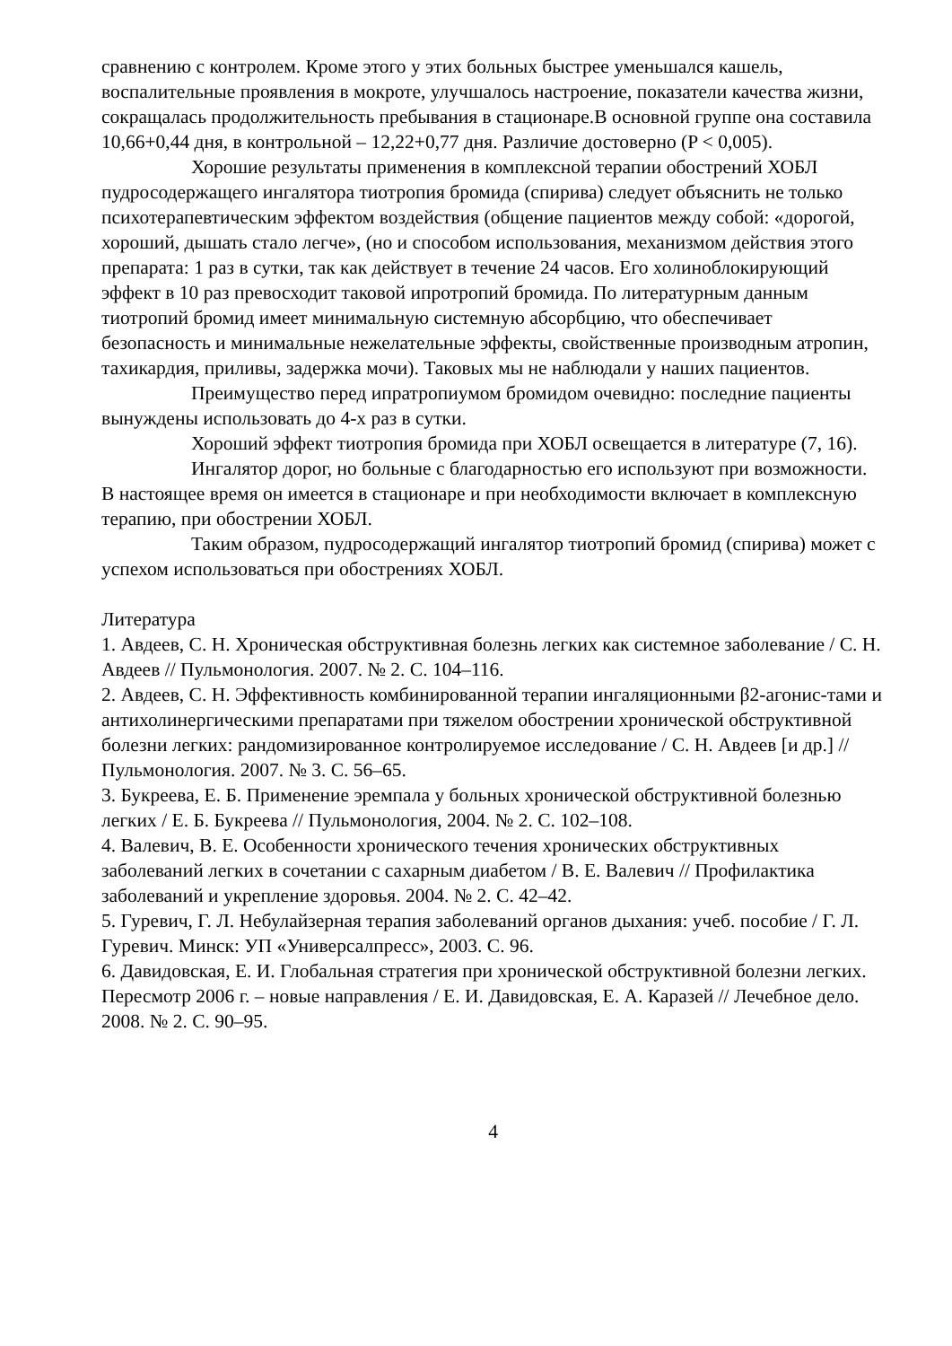сравнению с контролем. Кроме этого у этих больных быстрее уменьшался кашель, воспалительные проявления в мокроте, улучшалось настроение, показатели качества жизни, сокращалась продолжительность пребывания в стационаре.В основной группе она составила 10,66+0,44 дня, в контрольной – 12,22+0,77 дня. Различие достоверно (P < 0,005).
Хорошие результаты применения в комплексной терапии обострений ХОБЛ пудросодержащего ингалятора тиотропия бромида (спирива) следует объяснить не только психотерапевтическим эффектом воздействия (общение пациентов между собой: «дорогой, хороший, дышать стало легче», (но и способом использования, механизмом действия этого препарата: 1 раз в сутки, так как действует в течение 24 часов. Его холиноблокирующий эффект в 10 раз превосходит таковой ипротропий бромида. По литературным данным тиотропий бромид имеет минимальную системную абсорбцию, что обеспечивает безопасность и минимальные нежелательные эффекты, свойственные производным атропин, тахикардия, приливы, задержка мочи). Таковых мы не наблюдали у наших пациентов.
Преимущество перед ипратропиумом бромидом очевидно: последние пациенты вынуждены использовать до 4-х раз в сутки.
Хороший эффект тиотропия бромида при ХОБЛ освещается в литературе (7, 16).
Ингалятор дорог, но больные с благодарностью его используют при возможности. В настоящее время он имеется в стационаре и при необходимости включает в комплексную терапию, при обострении ХОБЛ.
Таким образом, пудросодержащий ингалятор тиотропий бромид (спирива) может с успехом использоваться при обострениях ХОБЛ.
Литература
1. Авдеев, С. Н. Хроническая обструктивная болезнь легких как системное заболевание / С. Н. Авдеев // Пульмонология. 2007. № 2. С. 104–116.
2. Авдеев, С. Н. Эффективность комбинированной терапии ингаляционными β2-агонис-тами и антихолинергическими препаратами при тяжелом обострении хронической обструктивной болезни легких: рандомизированное контролируемое исследование / С. Н. Авдеев [и др.] // Пульмонология. 2007. № 3. С. 56–65.
3. Букреева, Е. Б. Применение эремпала у больных хронической обструктивной болезнью легких / Е. Б. Букреева // Пульмонология, 2004. № 2. С. 102–108.
4. Валевич, В. Е. Особенности хронического течения хронических обструктивных заболеваний легких в сочетании с сахарным диабетом / В. Е. Валевич // Профилактика заболеваний и укрепление здоровья. 2004. № 2. С. 42–42.
5. Гуревич, Г. Л. Небулайзерная терапия заболеваний органов дыхания: учеб. пособие / Г. Л. Гуревич. Минск: УП «Универсалпресс», 2003. С. 96.
6. Давидовская, Е. И. Глобальная стратегия при хронической обструктивной болезни легких. Пересмотр 2006 г. – новые направления / Е. И. Давидовская, Е. А. Каразей // Лечебное дело. 2008. № 2. С. 90–95.
4